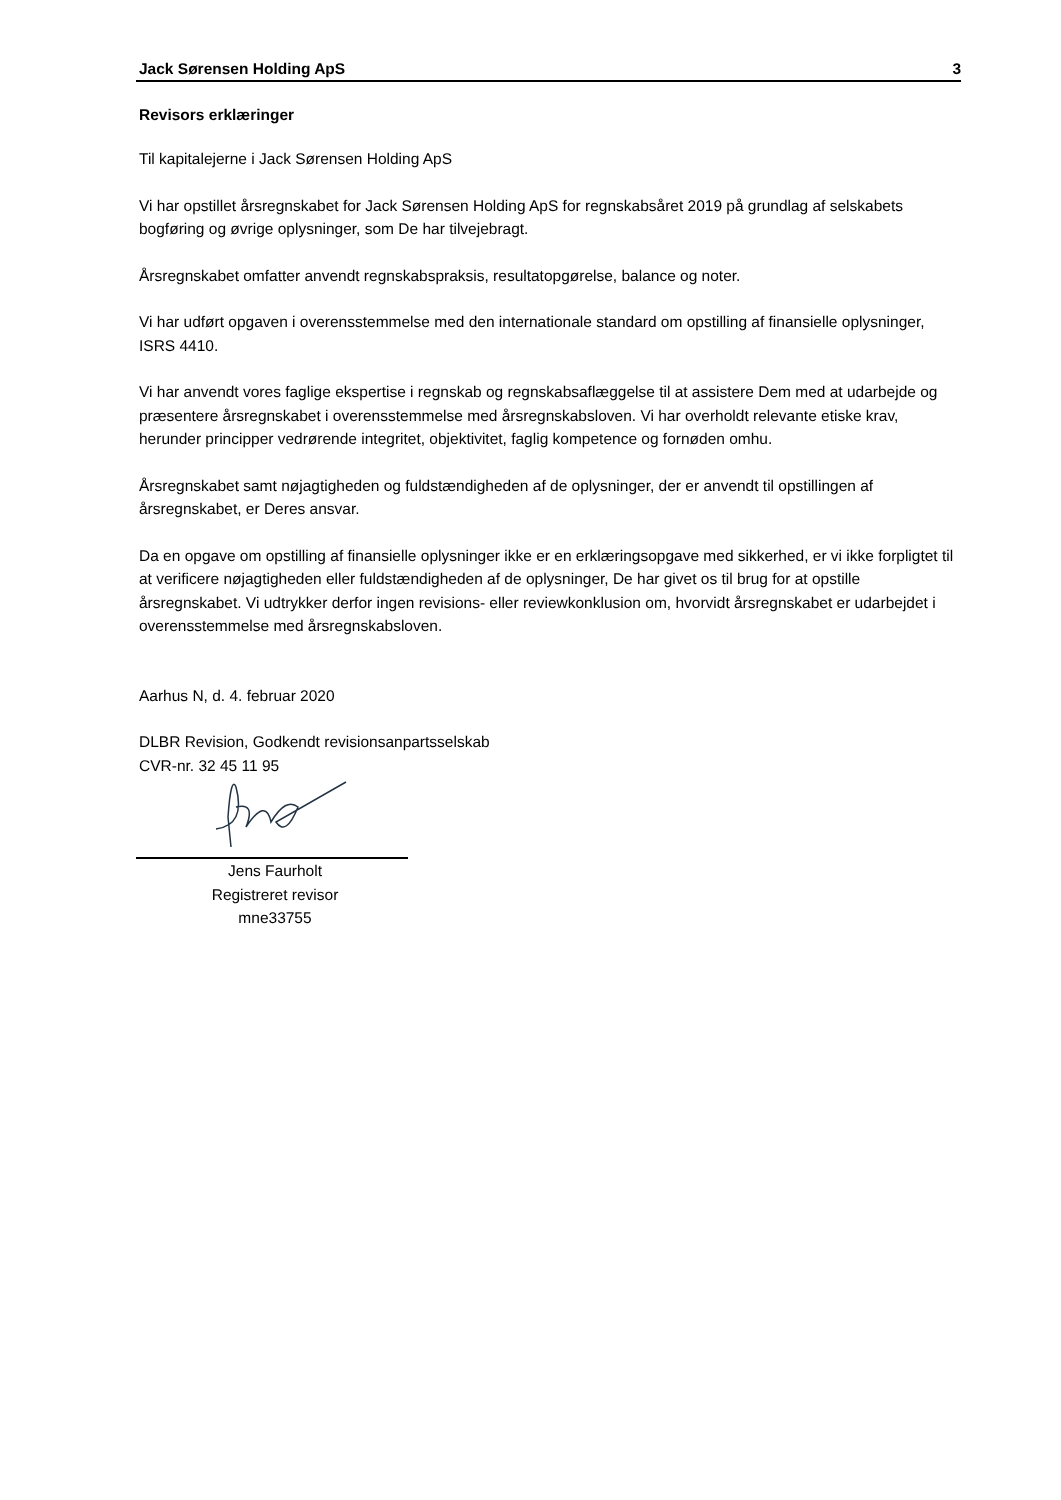Jack Sørensen Holding ApS 3
Revisors erklæringer
Til kapitalejerne i Jack Sørensen Holding ApS
Vi har opstillet årsregnskabet for Jack Sørensen Holding ApS for regnskabsåret 2019 på grundlag af selskabets bogføring og øvrige oplysninger, som De har tilvejebragt.
Årsregnskabet omfatter anvendt regnskabspraksis, resultatopgørelse, balance og noter.
Vi har udført opgaven i overensstemmelse med den internationale standard om opstilling af finansielle oplysninger, ISRS 4410.
Vi har anvendt vores faglige ekspertise i regnskab og regnskabsaflæggelse til at assistere Dem med at udarbejde og præsentere årsregnskabet i overensstemmelse med årsregnskabsloven. Vi har overholdt relevante etiske krav, herunder principper vedrørende integritet, objektivitet, faglig kompetence og fornøden omhu.
Årsregnskabet samt nøjagtigheden og fuldstændigheden af de oplysninger, der er anvendt til opstillingen af årsregnskabet, er Deres ansvar.
Da en opgave om opstilling af finansielle oplysninger ikke er en erklæringsopgave med sikkerhed, er vi ikke forpligtet til at verificere nøjagtigheden eller fuldstændigheden af de oplysninger, De har givet os til brug for at opstille årsregnskabet. Vi udtrykker derfor ingen revisions- eller reviewkonklusion om, hvorvidt årsregnskabet er udarbejdet i overensstemmelse med årsregnskabsloven.
Aarhus N, d. 4. februar 2020
DLBR Revision, Godkendt revisionsanpartsselskab
CVR-nr. 32 45 11 95
Jens Faurholt
Registreret revisor
mne33755